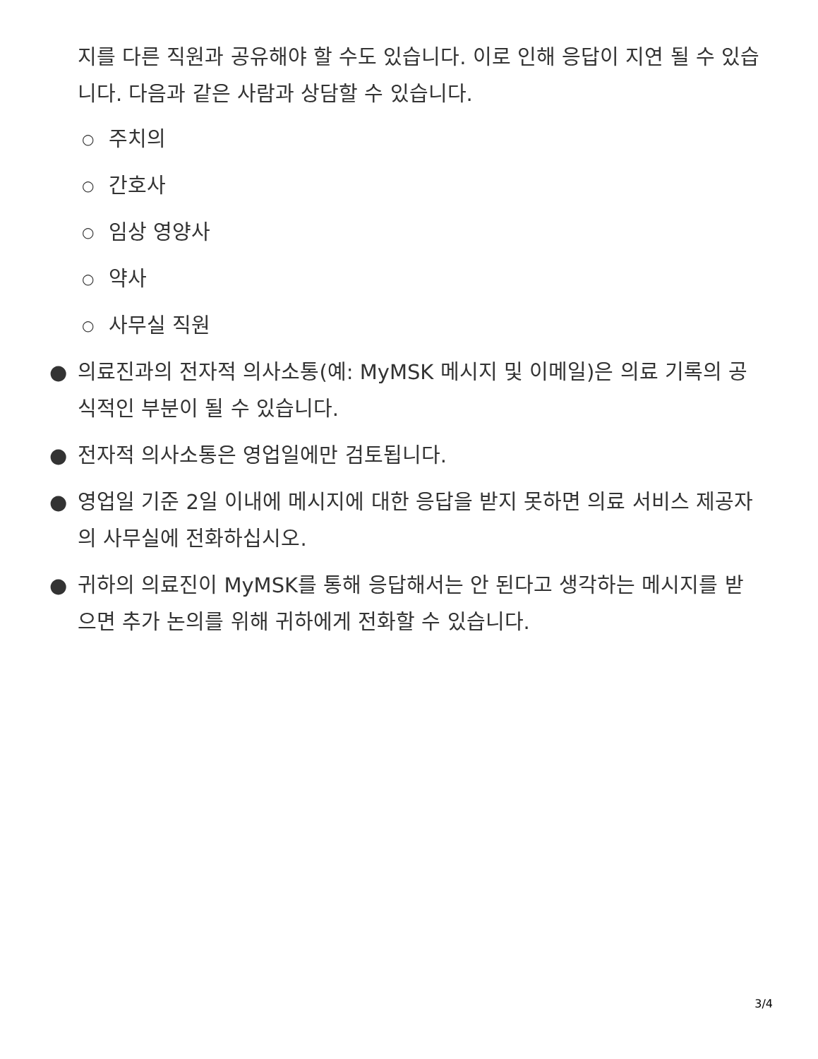지를 다른 직원과 공유해야 할 수도 있습니다. 이로 인해 응답이 지연 될 수 있습니다. 다음과 같은 사람과 상담할 수 있습니다.
○ 주치의
○ 간호사
○ 임상 영양사
○ 약사
○ 사무실 직원
● 의료진과의 전자적 의사소통(예: MyMSK 메시지 및 이메일)은 의료 기록의 공식적인 부분이 될 수 있습니다.
● 전자적 의사소통은 영업일에만 검토됩니다.
● 영업일 기준 2일 이내에 메시지에 대한 응답을 받지 못하면 의료 서비스 제공자의 사무실에 전화하십시오.
● 귀하의 의료진이 MyMSK를 통해 응답해서는 안 된다고 생각하는 메시지를 받으면 추가 논의를 위해 귀하에게 전화할 수 있습니다.
3/4